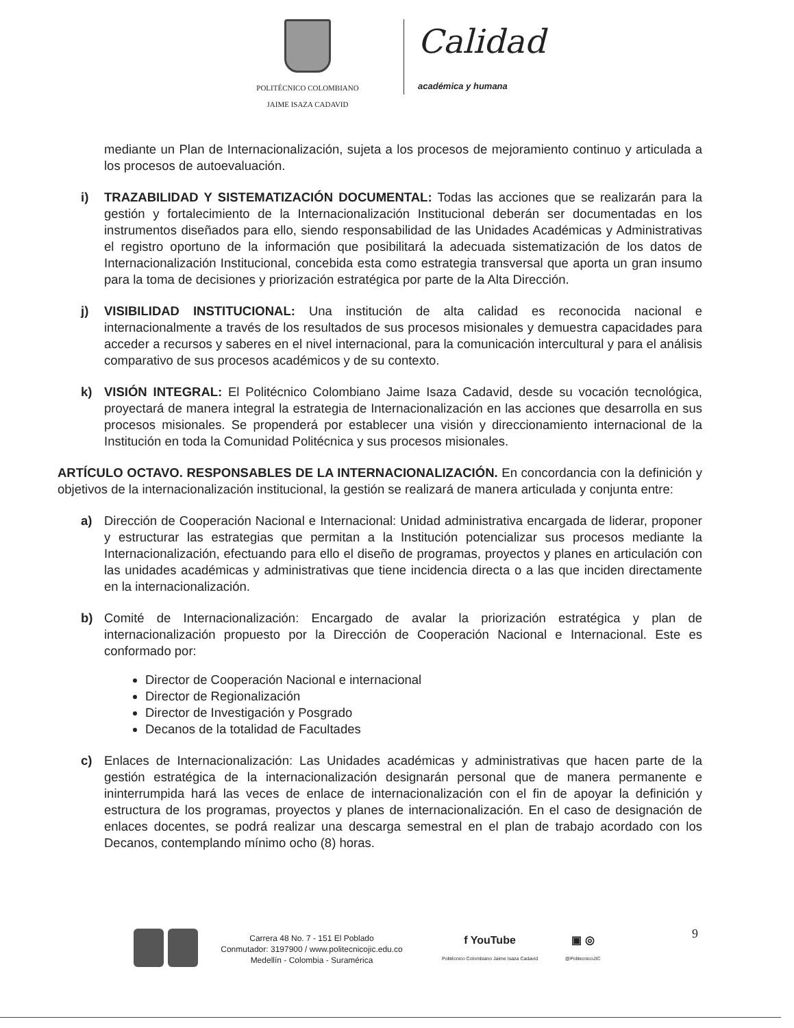POLITÉCNICO COLOMBIANO
JAIME ISAZA CADAVID
Calidad
académica y humana
mediante un Plan de Internacionalización, sujeta a los procesos de mejoramiento continuo y articulada a los procesos de autoevaluación.
i) TRAZABILIDAD Y SISTEMATIZACIÓN DOCUMENTAL: Todas las acciones que se realizarán para la gestión y fortalecimiento de la Internacionalización Institucional deberán ser documentadas en los instrumentos diseñados para ello, siendo responsabilidad de las Unidades Académicas y Administrativas el registro oportuno de la información que posibilitará la adecuada sistematización de los datos de Internacionalización Institucional, concebida esta como estrategia transversal que aporta un gran insumo para la toma de decisiones y priorización estratégica por parte de la Alta Dirección.
j) VISIBILIDAD INSTITUCIONAL: Una institución de alta calidad es reconocida nacional e internacionalmente a través de los resultados de sus procesos misionales y demuestra capacidades para acceder a recursos y saberes en el nivel internacional, para la comunicación intercultural y para el análisis comparativo de sus procesos académicos y de su contexto.
k) VISIÓN INTEGRAL: El Politécnico Colombiano Jaime Isaza Cadavid, desde su vocación tecnológica, proyectará de manera integral la estrategia de Internacionalización en las acciones que desarrolla en sus procesos misionales. Se propenderá por establecer una visión y direccionamiento internacional de la Institución en toda la Comunidad Politécnica y sus procesos misionales.
ARTÍCULO OCTAVO. RESPONSABLES DE LA INTERNACIONALIZACIÓN. En concordancia con la definición y objetivos de la internacionalización institucional, la gestión se realizará de manera articulada y conjunta entre:
a) Dirección de Cooperación Nacional e Internacional: Unidad administrativa encargada de liderar, proponer y estructurar las estrategias que permitan a la Institución potencializar sus procesos mediante la Internacionalización, efectuando para ello el diseño de programas, proyectos y planes en articulación con las unidades académicas y administrativas que tiene incidencia directa o a las que inciden directamente en la internacionalización.
b) Comité de Internacionalización: Encargado de avalar la priorización estratégica y plan de internacionalización propuesto por la Dirección de Cooperación Nacional e Internacional. Este es conformado por:
Director de Cooperación Nacional e internacional
Director de Regionalización
Director de Investigación y Posgrado
Decanos de la totalidad de Facultades
c) Enlaces de Internacionalización: Las Unidades académicas y administrativas que hacen parte de la gestión estratégica de la internacionalización designarán personal que de manera permanente e ininterrumpida hará las veces de enlace de internacionalización con el fin de apoyar la definición y estructura de los programas, proyectos y planes de internacionalización. En el caso de designación de enlaces docentes, se podrá realizar una descarga semestral en el plan de trabajo acordado con los Decanos, contemplando mínimo ocho (8) horas.
Carrera 48 No. 7 - 151 El Poblado
Conmutador: 3197900 / www.politecnicojic.edu.co
Medellín - Colombia - Suramérica
f YouTube
Politécnico Colombiano Jaime Isaza Cadavid
▣ ◎
@PolitecnicoJIC
9